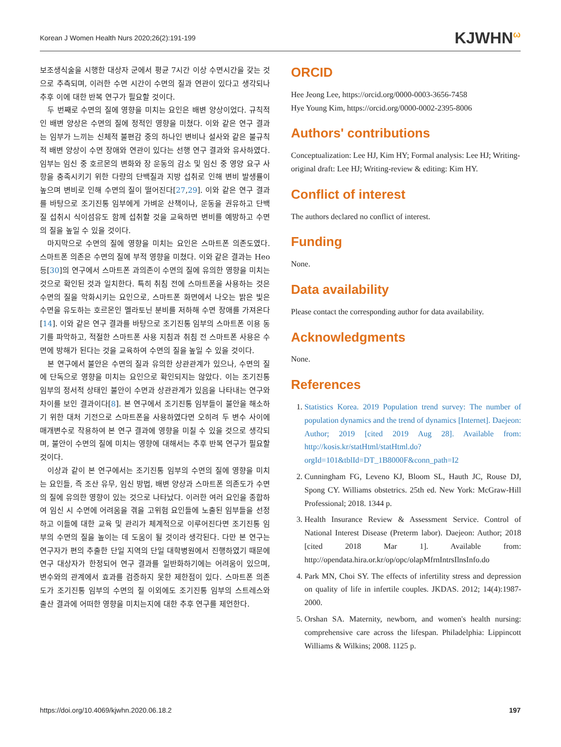Korean J Women Health Nurs 2020;26(2):191-199 KJWHN<sup>ω</sup>
보조생식술을 시행한 대상자 군에서 평균 7시간 이상 수면시간을 갖는 것으로 추측되며, 이러한 수면 시간이 수면의 질과 연관이 있다고 생각되나 추후 이에 대한 반복 연구가 필요할 것이다.
두 번째로 수면의 질에 영향을 미치는 요인은 배변 양상이었다. 규칙적인 배변 양상은 수면의 질에 정적인 영향을 미쳤다. 이와 같은 연구 결과는 임부가 느끼는 신체적 불편감 중의 하나인 변비나 설사와 같은 불규칙적 배변 양상이 수면 장애와 연관이 있다는 선행 연구 결과와 유사하였다. 임부는 임신 중 호르몬의 변화와 장 운동의 감소 및 임신 중 영양 요구 사항을 충족시키기 위한 다량의 단백질과 지방 섭취로 인해 변비 발생률이 높으며 변비로 인해 수면의 질이 떨어진다[27,29]. 이와 같은 연구 결과를 바탕으로 조기진통 임부에게 가벼운 산책이나, 운동을 권유하고 단백질 섭취시 식이섬유도 함께 섭취할 것을 교육하면 변비를 예방하고 수면의 질을 높일 수 있을 것이다.
마지막으로 수면의 질에 영향을 미치는 요인은 스마트폰 의존도였다. 스마트폰 의존은 수면의 질에 부적 영향을 미쳤다. 이와 같은 결과는 Heo 등[30]의 연구에서 스마트폰 과의존이 수면의 질에 유의한 영향을 미치는 것으로 확인된 것과 일치한다. 특히 취침 전에 스마트폰을 사용하는 것은 수면의 질을 악화시키는 요인으로, 스마트폰 화면에서 나오는 밝은 빛은 수면을 유도하는 호르몬인 멜라토닌 분비를 저하해 수면 장애를 가져온다[14]. 이와 같은 연구 결과를 바탕으로 조기진통 임부의 스마트폰 이용 동기를 파악하고, 적절한 스마트폰 사용 지침과 취침 전 스마트폰 사용은 수면에 방해가 된다는 것을 교육하여 수면의 질을 높일 수 있을 것이다.
본 연구에서 불안은 수면의 질과 유의한 상관관계가 있으나, 수면의 질에 단독으로 영향을 미치는 요인으로 확인되지는 않았다. 이는 조기진통 임부의 정서적 상태인 불안이 수면과 상관관계가 있음을 나타내는 연구와 차이를 보인 결과이다[8]. 본 연구에서 조기진통 임부들이 불안을 해소하기 위한 대처 기전으로 스마트폰을 사용하였다면 오히려 두 변수 사이에 매개변수로 작용하여 본 연구 결과에 영향을 미칠 수 있을 것으로 생각되며, 불안이 수면의 질에 미치는 영향에 대해서는 추후 반복 연구가 필요할 것이다.
이상과 같이 본 연구에서는 조기진통 임부의 수면의 질에 영향을 미치는 요인들, 즉 조산 유무, 임신 방법, 배변 양상과 스마트폰 의존도가 수면의 질에 유의한 영향이 있는 것으로 나타났다. 이러한 여러 요인을 종합하여 임신 시 수면에 어려움을 겪을 고위험 요인들에 노출된 임부들을 선정하고 이들에 대한 교육 및 관리가 체계적으로 이루어진다면 조기진통 임부의 수면의 질을 높이는 데 도움이 될 것이라 생각된다. 다만 본 연구는 연구자가 편의 추출한 단일 지역의 단일 대학병원에서 진행하였기 때문에 연구 대상자가 한정되어 연구 결과를 일반화하기에는 어려움이 있으며, 변수와의 관계에서 효과를 검증하지 못한 제한점이 있다. 스마트폰 의존도가 조기진통 임부의 수면의 질 이외에도 조기진통 임부의 스트레스와 출산 결과에 어떠한 영향을 미치는지에 대한 추후 연구를 제언한다.
ORCID
Hee Jeong Lee, https://orcid.org/0000-0003-3656-7458
Hye Young Kim, https://orcid.org/0000-0002-2395-8006
Authors' contributions
Conceptualization: Lee HJ, Kim HY; Formal analysis: Lee HJ; Writing-original draft: Lee HJ; Writing-review & editing: Kim HY.
Conflict of interest
The authors declared no conflict of interest.
Funding
None.
Data availability
Please contact the corresponding author for data availability.
Acknowledgments
None.
References
1. Statistics Korea. 2019 Population trend survey: The number of population dynamics and the trend of dynamics [Internet]. Daejeon: Author; 2019 [cited 2019 Aug 28]. Available from: http://kosis.kr/statHtml/statHtml.do?orgId=101&tblId=DT_1B8000F&conn_path=I2
2. Cunningham FG, Leveno KJ, Bloom SL, Hauth JC, Rouse DJ, Spong CY. Williams obstetrics. 25th ed. New York: McGraw-Hill Professional; 2018. 1344 p.
3. Health Insurance Review & Assessment Service. Control of National Interest Disease (Preterm labor). Daejeon: Author; 2018 [cited 2018 Mar 1]. Available from: http://opendata.hira.or.kr/op/opc/olapMfrnIntrsIlnsInfo.do
4. Park MN, Choi SY. The effects of infertility stress and depression on quality of life in infertile couples. JKDAS. 2012; 14(4):1987-2000.
5. Orshan SA. Maternity, newborn, and women's health nursing: comprehensive care across the lifespan. Philadelphia: Lippincott Williams & Wilkins; 2008. 1125 p.
https://doi.org/10.4069/kjwhn.2020.06.18.2 197